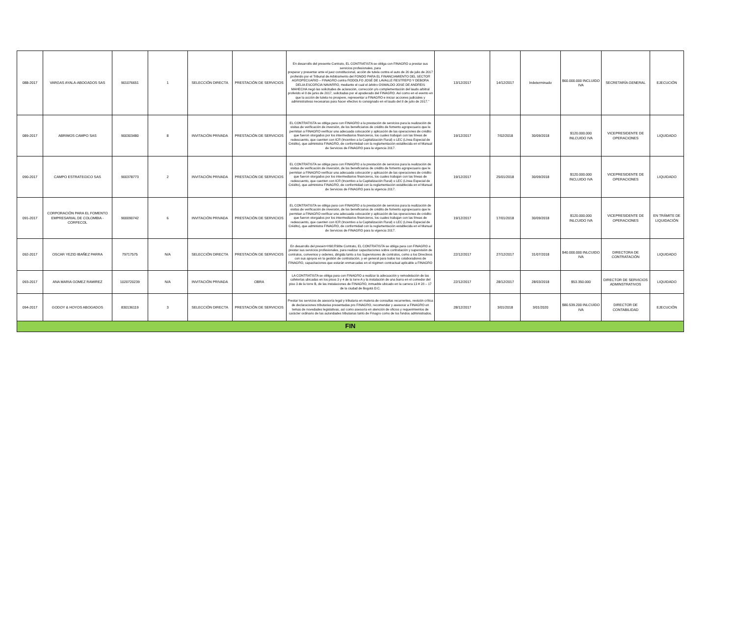| 088-2017 | VARGAS AYALA-ABOGADOS SAS | 901076651 | 1 | SELECCIÓN DIRECTA | PRESTACIÓN DE SERVICIOS | En desarrollo del presente Contrato, EL CONTRATISTA se obliga con FINAGRO a prestar sus servicios profesionales, para preparar y presentar ante el juez constitucional, acción de tutela contra el auto de 20 de julio de 2017 proferido por el Tribunal de Arbitramento del FONDO PARA EL FINANCIAMIENTO DEL SECTOR AGROPECUARIO – FINAGRO contra RODOLFO JOSÉ DE LAVALLE RESTREPO Y DEBORA DELIA ESCORCIA NAVARRO, mediante el cual el árbitro OSWALDO JOSE DE ANDREIS MAHECHA negó las solicitudes de aclaración, corrección y/o complementación del laudo arbitral proferido el 8 de junio de 2017, solicitadas por el apoderado del FINAGRO. Así como en el evento en que la acción de tutela no prospere, representar a FINAGRO e iniciar acciones judiciales y administrativas necesarias para hacer efectivo lo consignado en el laudo del 8 de julio de 2017.” | 13/12/2017 | 14/12/2017 | Indeterminado | $60.000.000 INCLUIDO IVA | SECRETARÍA GENERAL | EJECUCIÓN |
| 089-2017 | ABRIMOS CAMPO SAS | 900303480 | 8 | INVITACIÓN PRIVADA | PRESTACIÓN DE SERVICIOS | EL CONTRATISTA se obliga para con FINAGRO a la prestación de servicios para la realización de visitas de verificación de inversión, de los beneficiarios de crédito de fomento agropecuario que le permitan a FINAGRO verificar una adecuada colocación y aplicación de las operaciones de crédito que fueron otorgados por los intermediarios financieros, los cuales trabajan con las líneas de redescuento, que cuenten con ICR (Incentivo a la Capitalización Rural) o LEC (Línea Especial de Crédito), que administra FINAGRO, de conformidad con la reglamentación establecida en el Manual de Servicios de FINAGRO para la vigencia 2017. | 19/12/2017 | 7/02/2018 | 30/09/2018 | $120.000.000 INLCUIDO IVA | VICEPRESIDENTE DE OPERACIONES | LIQUIDADO |
| 090-2017 | CAMPO ESTRATEGICO SAS | 900378773 | 2 | INVITACIÓN PRIVADA | PRESTACIÓN DE SERVICIOS | EL CONTRATISTA se obliga para con FINAGRO a la prestación de servicios para la realización de visitas de verificación de inversión, de los beneficiarios de crédito de fomento agropecuario que le permitan a FINAGRO verificar una adecuada colocación y aplicación de las operaciones de crédito que fueron otorgados por los intermediarios financieros, los cuales trabajan con las líneas de redescuento, que cuenten con ICR (Incentivo a la Capitalización Rural) o LEC (Línea Especial de Crédito), que administra FINAGRO, de conformidad con la reglamentación establecida en el Manual de Servicios de FINAGRO para la vigencia 2017. | 19/12/2017 | 25/01/2018 | 30/09/2018 | $120.000.000 INCLUIDO IVA | VICEPRESIDENTE DE OPERACIONES | LIQUIDADO |
| 091-2017 | CORPORACIÓN PARA EL FOMENTO EMPRESARIAL DE COLOMBIA - CORFECOL | 900090742 | 6 | INVITACIÓN PRIVADA | PRESTACIÓN DE SERVICIOS | EL CONTRATISTA se obliga para con FINAGRO a la prestación de servicios para la realización de visitas de verificación de inversión, de los beneficiarios de crédito de fomento agropecuario que le permitan a FINAGRO verificar una adecuada colocación y aplicación de las operaciones de crédito que fueron otorgados por los intermediarios financieros, los cuales trabajan con las líneas de redescuento, que cuenten con ICR (Incentivo a la Capitalización Rural) o LEC (Línea Especial de Crédito), que administra FINAGRO, de conformidad con la reglamentación establecida en el Manual de Servicios de FINAGRO para la vigencia 2017. | 19/12/2017 | 17/01/2018 | 30/09/2018 | $120.000.000 INLCUIDO IVA | VICEPRESIDENTE DE OPERACIONES | EN TRÁMITE DE LIQUIDACIÓN |
| 092-2017 | OSCAR YEZID IBAÑEZ PARRA | 79717575 | N/A | SELECCIÓN DIRECTA | PRESTACIÓN DE SERVICIOS | En desarrollo del presen+H98:R98te Contrato, EL CONTRATISTA se obliga para con FINAGRO a prestar sus servicios profesionales, para realizar capacitaciones sobre contratación y supervisión de contratos, convenios y ordenes, dirigida tanto a los Supervisores de contratos, como a los Directivos con sus apoyos en la gestión de contratación, y en general para todos los colaboradores de FINAGRO, capacitaciones que estarán enmarcadas en el régimen contractual aplicable a FINAGRO | 22/12/2017 | 27/12/2017 | 31/07/2018 | $40.000.000 INLCUIDO IVA | DIRECTORA DE CONTRATACIÓN | LIQUIDADO |
| 093-2017 | ANA MARIA GOMEZ RAMIREZ | 1020720239 | N/A | INVITACIÓN PRIVADA | OBRA | LA CONTRATISTA se obliga para con FINAGRO a realizar la adecuación y remodelación de las cafeterías ubicadas en los pisos 3 y 4 de la torre A y la instalación de una barra en el comedor del piso 3 de la torre B, de las instalaciones de FINAGRO, inmueble ubicado en la carrera 13 # 28 – 17 de la ciudad de Bogotá D.C. | 22/12/2017 | 28/12/2017 | 28/03/2018 | $53.350.000 | DIRECTOR DE SERVICIOS ADMINSTRATIVOS | LIQUIDADO |
| 094-2017 | GODOY & HOYOS ABOGADOS | 830136119 | 3 | SELECCIÓN DIRECTA | PRESTACIÓN DE SERVICIOS | Prestar los servicios de asesoría legal y tributaria en materia de consultas recurrentes, revisión crítica de declaraciones tributarias presentadas pro FINAGRO, recomendar y asesorar a FINAGRO en temas de novedades legislativas, así como asesoría en atención de oficios y requerimientos de carácter ordinario de las autoridades tributarias tanto de Finagro como de los fondos administrados. | 28/12/2017 | 3/01/2018 | 3/01/2020 | $80.539.200 INLCUIDO IVA | DIRECTOR DE CONTABILIDAD | EJECUCIÓN |
| FIN | | | | | | | | | | | | |